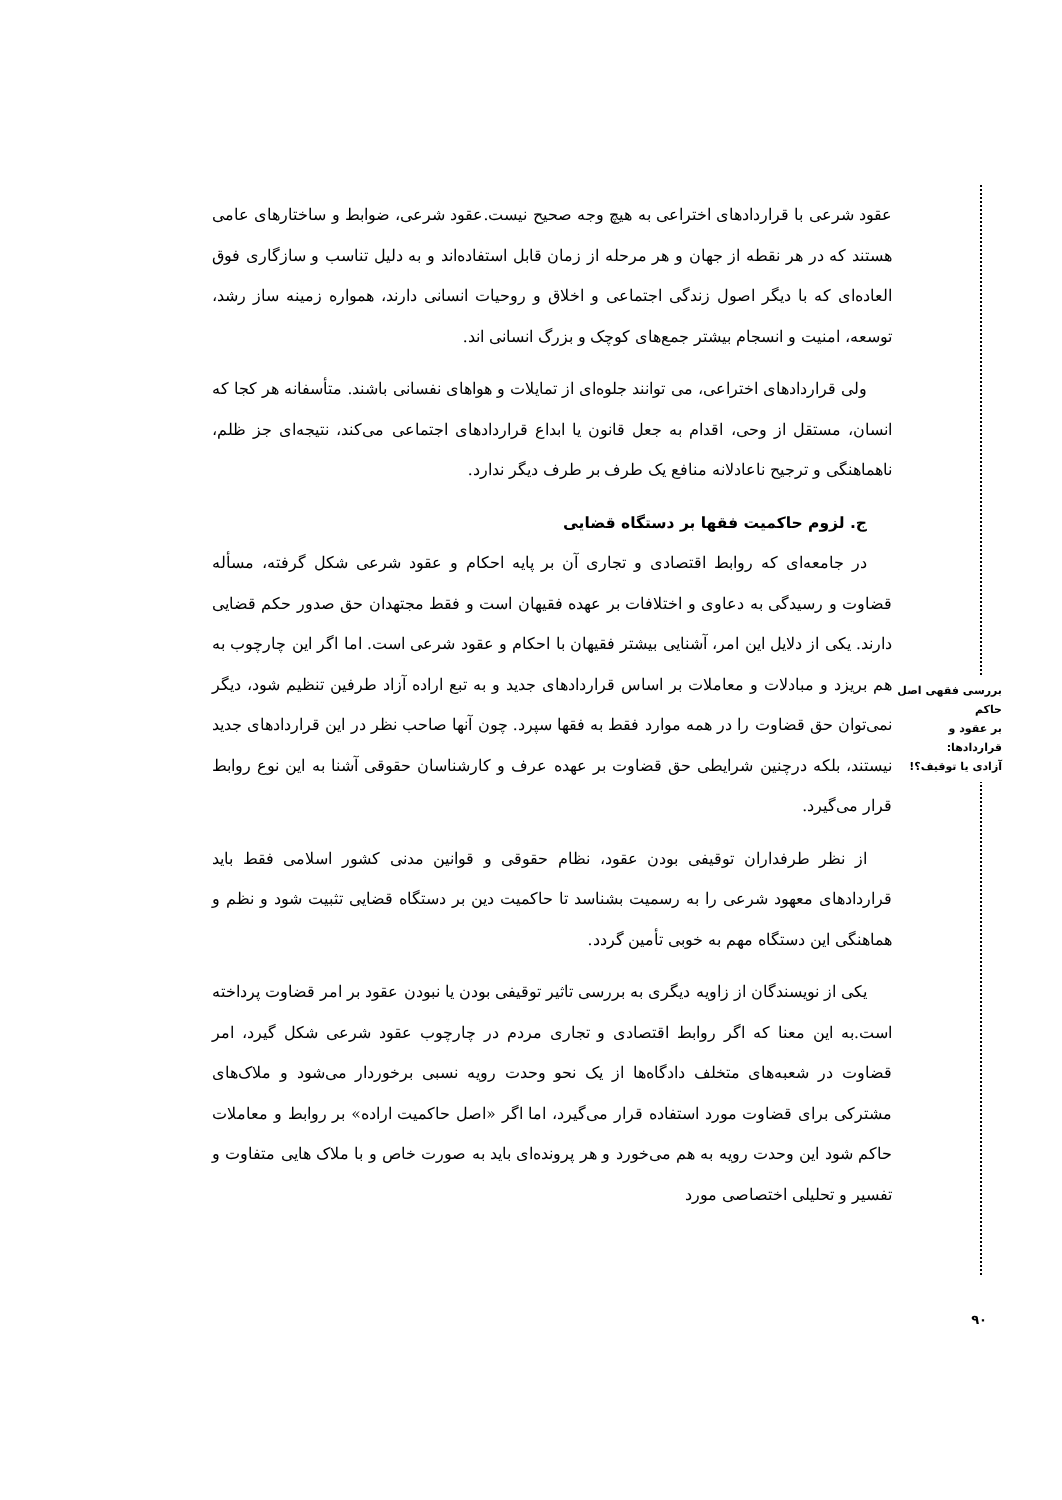بررسی فقهی اصل حاکم
بر عقود و قراردادها:
آزادی یا توقیف؟!
۹۰
عقود شرعی با قراردادهای اختراعی به هیچ وجه صحیح نیست.عقود شرعی، ضوابط و ساختارهای عامی هستند که در هر نقطه از جهان و هر مرحله از زمان قابل استفاده‌اند و به دلیل تناسب و سازگاری فوق العاده‌ای که با دیگر اصول زندگی اجتماعی و اخلاق و روحیات انسانی دارند، همواره زمینه ساز رشد، توسعه، امنیت و انسجام بیشتر جمع‌های کوچک و بزرگ انسانی اند.
ولی قراردادهای اختراعی، می توانند جلوه‌ای از تمایلات و هواهای نفسانی باشند. متأسفانه هر کجا که انسان، مستقل از وحی، اقدام به جعل قانون یا ابداع قراردادهای اجتماعی می‌کند، نتیجه‌ای جز ظلم، ناهماهنگی و ترجیح ناعادلانه منافع یک طرف بر طرف دیگر ندارد.
ج. لزوم حاکمیت فقها بر دستگاه قضایی
در جامعه‌ای که روابط اقتصادی و تجاری آن بر پایه احکام و عقود شرعی شکل گرفته، مسأله قضاوت و رسیدگی به دعاوی و اختلافات بر عهده فقیهان است و فقط مجتهدان حق صدور حکم قضایی دارند. یکی از دلایل این امر، آشنایی بیشتر فقیهان با احکام و عقود شرعی است. اما اگر این چارچوب به هم بریزد و مبادلات و معاملات بر اساس قراردادهای جدید و به تبع اراده آزاد طرفین تنظیم شود، دیگر نمی‌توان حق قضاوت را در همه موارد فقط به فقها سپرد. چون آنها صاحب نظر در این قراردادهای جدید نیستند، بلکه درچنین شرایطی حق قضاوت بر عهده عرف و کارشناسان حقوقی آشنا به این نوع روابط قرار می‌گیرد.
از نظر طرفداران توقیفی بودن عقود، نظام حقوقی و قوانین مدنی کشور اسلامی فقط باید قراردادهای معهود شرعی را به رسمیت بشناسد تا حاکمیت دین بر دستگاه قضایی تثبیت شود و نظم و هماهنگی این دستگاه مهم به خوبی تأمین گردد.
یکی از نویسندگان از زاویه دیگری به بررسی تاثیر توقیفی بودن یا نبودن عقود بر امر قضاوت پرداخته است.به این معنا که اگر روابط اقتصادی و تجاری مردم در چارچوب عقود شرعی شکل گیرد، امر قضاوت در شعبه‌های متخلف دادگاه‌ها از یک نحو وحدت رویه نسبی برخوردار می‌شود و ملاک‌های مشترکی برای قضاوت مورد استفاده قرار می‌گیرد، اما اگر «اصل حاکمیت اراده» بر روابط و معاملات حاکم شود این وحدت رویه به هم می‌خورد و هر پرونده‌ای باید به صورت خاص و با ملاک هایی متفاوت و تفسیر و تحلیلی اختصاصی مورد